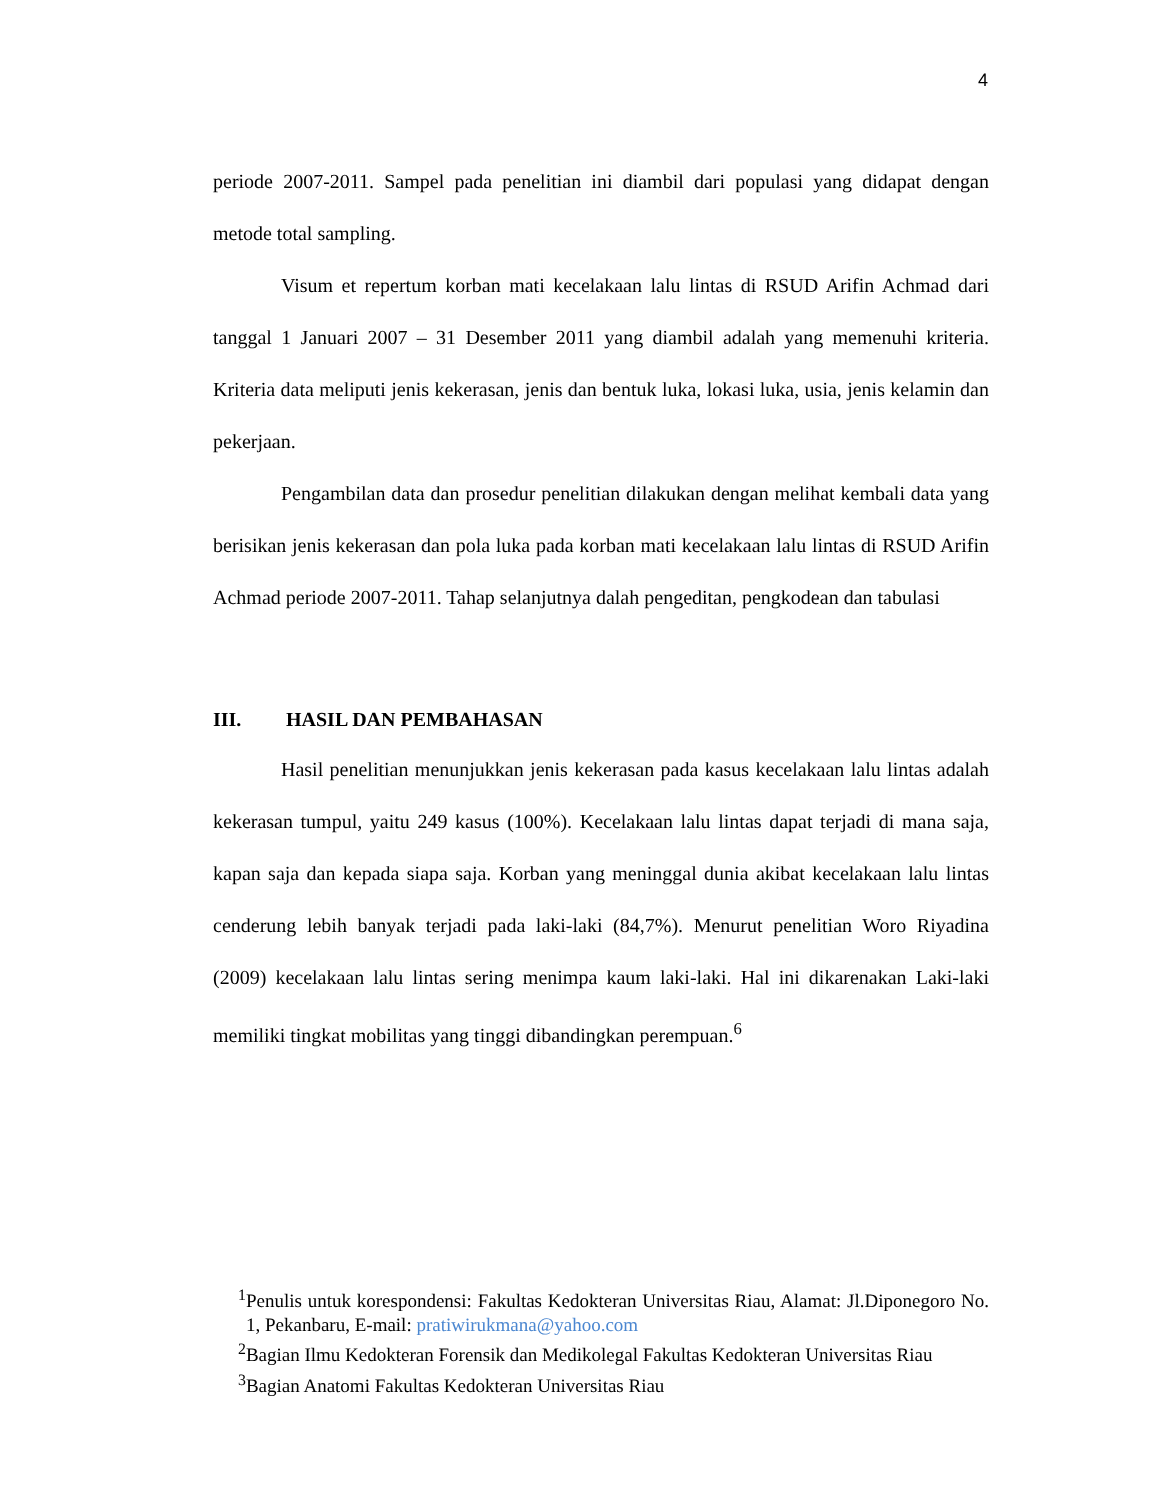4
periode 2007-2011. Sampel pada penelitian ini diambil dari populasi yang didapat dengan metode total sampling.
Visum et repertum korban mati kecelakaan lalu lintas di RSUD Arifin Achmad dari tanggal 1 Januari 2007 – 31 Desember 2011 yang diambil adalah yang memenuhi kriteria. Kriteria data meliputi jenis kekerasan, jenis dan bentuk luka, lokasi luka, usia, jenis kelamin dan pekerjaan.
Pengambilan data dan prosedur penelitian dilakukan dengan melihat kembali data yang berisikan jenis kekerasan dan pola luka pada korban mati kecelakaan lalu lintas di RSUD Arifin Achmad periode 2007-2011. Tahap selanjutnya dalah pengeditan, pengkodean dan tabulasi
III. HASIL DAN PEMBAHASAN
Hasil penelitian menunjukkan jenis kekerasan pada kasus kecelakaan lalu lintas adalah kekerasan tumpul, yaitu 249 kasus (100%). Kecelakaan lalu lintas dapat terjadi di mana saja, kapan saja dan kepada siapa saja. Korban yang meninggal dunia akibat kecelakaan lalu lintas cenderung lebih banyak terjadi pada laki-laki (84,7%). Menurut penelitian Woro Riyadina (2009) kecelakaan lalu lintas sering menimpa kaum laki-laki. Hal ini dikarenakan Laki-laki memiliki tingkat mobilitas yang tinggi dibandingkan perempuan.<sup>6</sup>
<sup>1</sup> Penulis untuk korespondensi: Fakultas Kedokteran Universitas Riau, Alamat: Jl.Diponegoro No. 1, Pekanbaru, E-mail: pratiwirukmana@yahoo.com
<sup>2</sup> Bagian Ilmu Kedokteran Forensik dan Medikolegal Fakultas Kedokteran Universitas Riau
<sup>3</sup> Bagian Anatomi Fakultas Kedokteran Universitas Riau